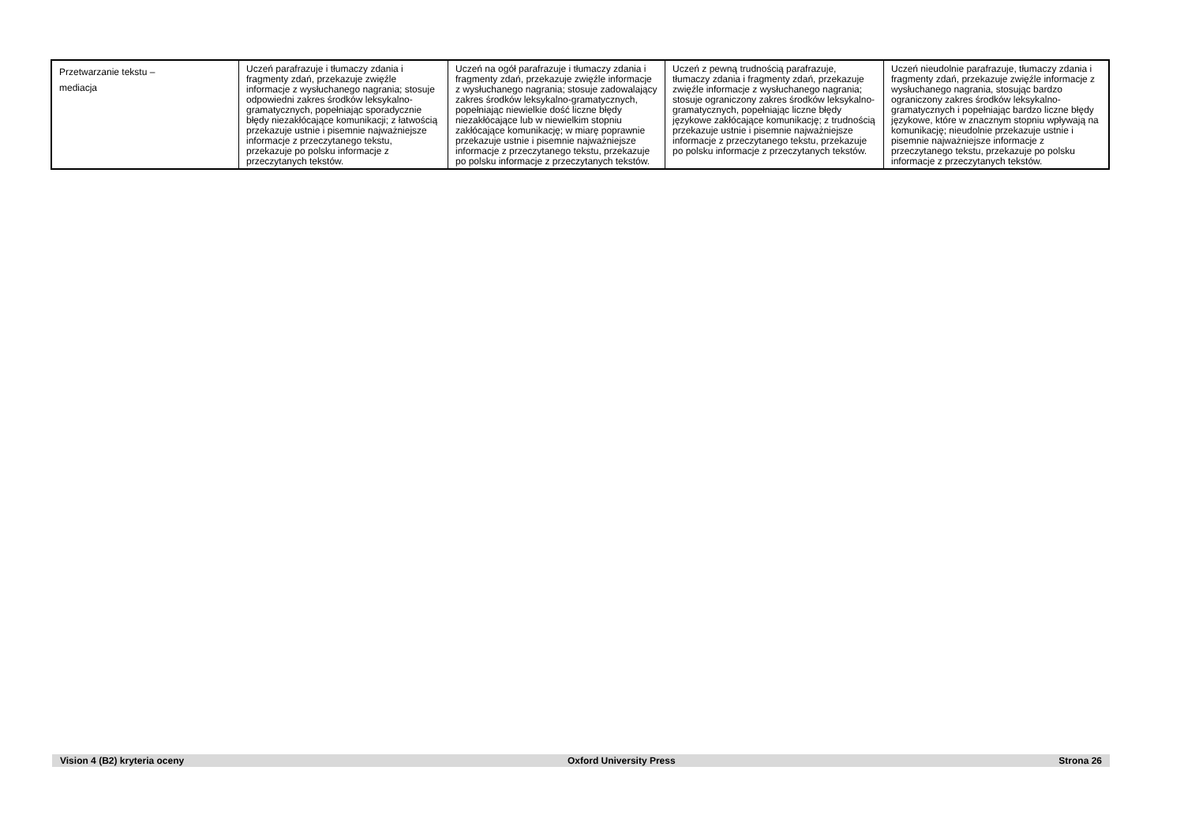| Przetwarzanie tekstu – mediacja | Uczeń parafrazuje i tłumaczy zdania i fragmenty zdań, przekazuje zwięźle informacje z wysłuchanego nagrania; stosuje odpowiedni zakres środków leksykalno-gramatycznych, popełniając sporadycznie błędy niezakłócające komunikacji; z łatwością przekazuje ustnie i pisemnie najważniejsze informacje z przeczytanego tekstu, przekazuje po polsku informacje z przeczytanych tekstów. | Uczeń na ogół parafrazuje i tłumaczy zdania i fragmenty zdań, przekazuje zwięźle informacje z wysłuchanego nagrania; stosuje zadowalający zakres środków leksykalno-gramatycznych, popełniając niewielkie dość liczne błędy niezakłócające lub w niewielkim stopniu zakłócające komunikację; w miarę poprawnie przekazuje ustnie i pisemnie najważniejsze informacje z przeczytanego tekstu, przekazuje po polsku informacje z przeczytanych tekstów. | Uczeń z pewną trudnością parafrazuje, tłumaczy zdania i fragmenty zdań, przekazuje zwięźle informacje z wysłuchanego nagrania; stosuje ograniczony zakres środków leksykalno-gramatycznych, popełniając liczne błędy językowe zakłócające komunikację; z trudnością przekazuje ustnie i pisemnie najważniejsze informacje z przeczytanego tekstu, przekazuje po polsku informacje z przeczytanych tekstów. | Uczeń nieudolnie parafrazuje, tłumaczy zdania i fragmenty zdań, przekazuje zwięźle informacje z wysłuchanego nagrania, stosując bardzo ograniczony zakres środków leksykalno-gramatycznych i popełniając bardzo liczne błędy językowe, które w znacznym stopniu wpływają na komunikację; nieudolnie przekazuje ustnie i pisemnie najważniejsze informacje z przeczytanego tekstu, przekazuje po polsku informacje z przeczytanych tekstów. |
Vision 4 (B2) kryteria oceny Oxford University Press Strona 26